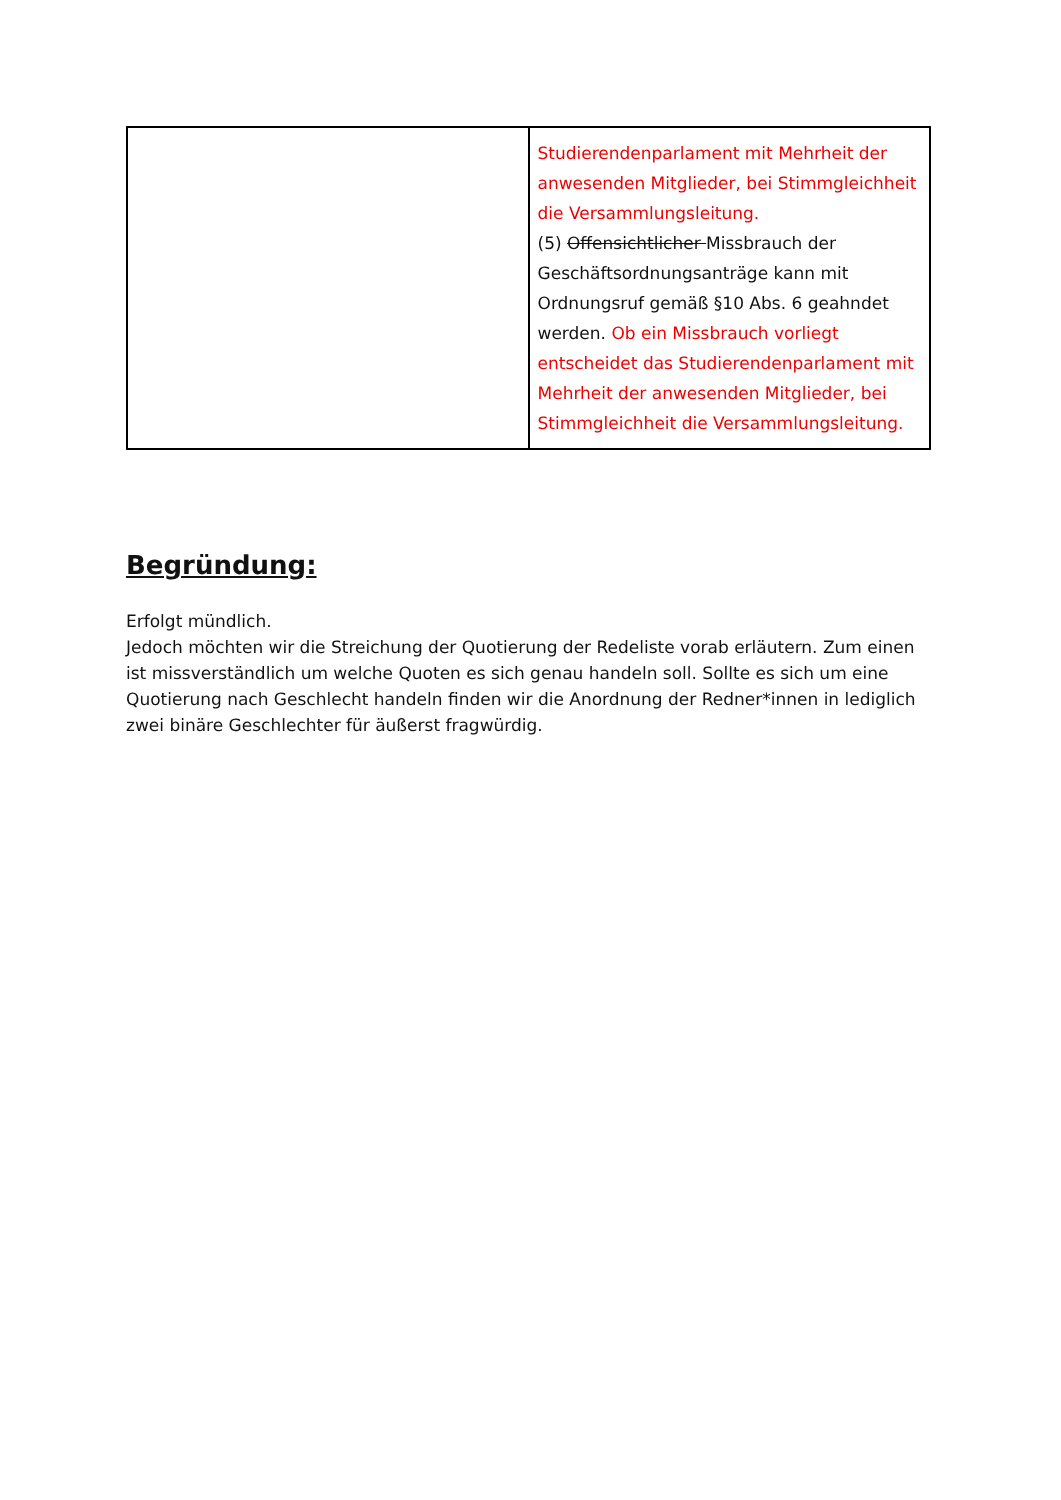| | Studierendenparlament mit Mehrheit der anwesenden Mitglieder, bei Stimmgleichheit die Versammlungsleitung. (5) Offensichtlicher Missbrauch der Geschäftsordnungsanträge kann mit Ordnungsruf gemäß §10 Abs. 6 geahndet werden. Ob ein Missbrauch vorliegt entscheidet das Studierendenparlament mit Mehrheit der anwesenden Mitglieder, bei Stimmgleichheit die Versammlungsleitung. |
Begründung:
Erfolgt mündlich.
Jedoch möchten wir die Streichung der Quotierung der Redeliste vorab erläutern. Zum einen ist missverständlich um welche Quoten es sich genau handeln soll. Sollte es sich um eine Quotierung nach Geschlecht handeln finden wir die Anordnung der Redner*innen in lediglich zwei binäre Geschlechter für äußerst fragwürdig.